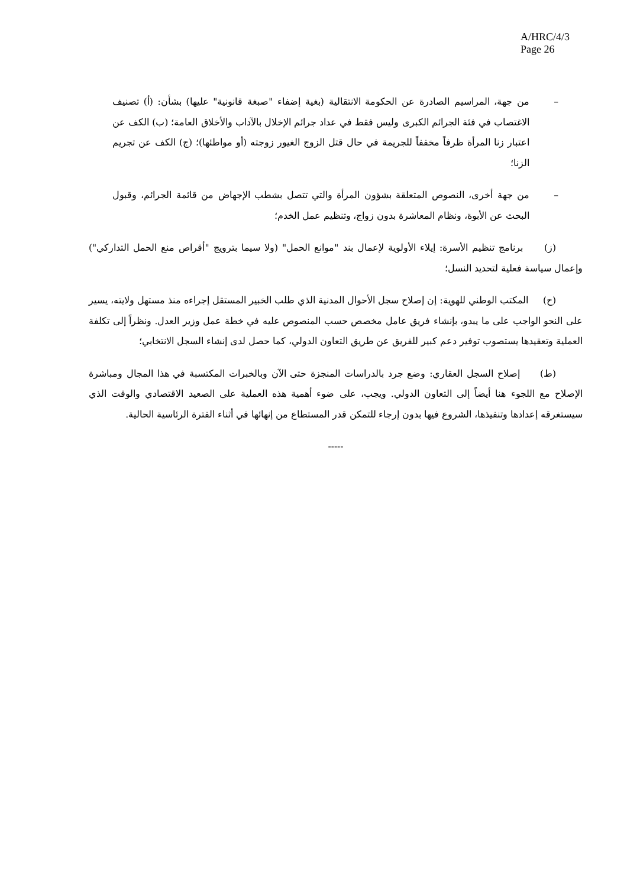A/HRC/4/3
Page 26
– من جهة، المراسيم الصادرة عن الحكومة الانتقالية (بغية إضفاء "صبغة قانونية" عليها) بشأن: (أ) تصنيف الاغتصاب في فئة الجرائم الكبرى وليس فقط في عداد جرائم الإخلال بالآداب والأخلاق العامة؛ (ب) الكف عن اعتبار زنا المرأة ظرفاً مخففاً للجريمة في حال قتل الزوج الغيور زوجته (أو مواطئها)؛ (ج) الكف عن تجريم الزنا؛
– من جهة أخرى، النصوص المتعلقة بشؤون المرأة والتي تتصل بشطب الإجهاض من قائمة الجرائم، وقبول البحث عن الأبوة، ونظام المعاشرة بدون زواج، وتنظيم عمل الخدم؛
(ز) برنامج تنظيم الأسرة: إيلاء الأولوية لإعمال بند "موانع الحمل" (ولا سيما بترويج "أقراص منع الحمل التداركي") وإعمال سياسة فعلية لتحديد النسل؛
(ح) المكتب الوطني للهوية: إن إصلاح سجل الأحوال المدنية الذي طلب الخبير المستقل إجراءه منذ مستهل ولايته، يسير على النحو الواجب على ما يبدو، بإنشاء فريق عامل مخصص حسب المنصوص عليه في خطة عمل وزير العدل. ونظراً إلى تكلفة العملية وتعقيدها يستصوب توفير دعم كبير للفريق عن طريق التعاون الدولي، كما حصل لدى إنشاء السجل الانتخابي؛
(ط) إصلاح السجل العقاري: وضع جرد بالدراسات المنجزة حتى الآن وبالخبرات المكتسبة في هذا المجال ومباشرة الإصلاح مع اللجوء هنا أيضاً إلى التعاون الدولي. ويجب، على ضوء أهمية هذه العملية على الصعيد الاقتصادي والوقت الذي سيستغرقه إعدادها وتنفيذها، الشروع فيها بدون إرجاء للتمكن قدر المستطاع من إنهائها في أثناء الفترة الرئاسية الحالية.
-----